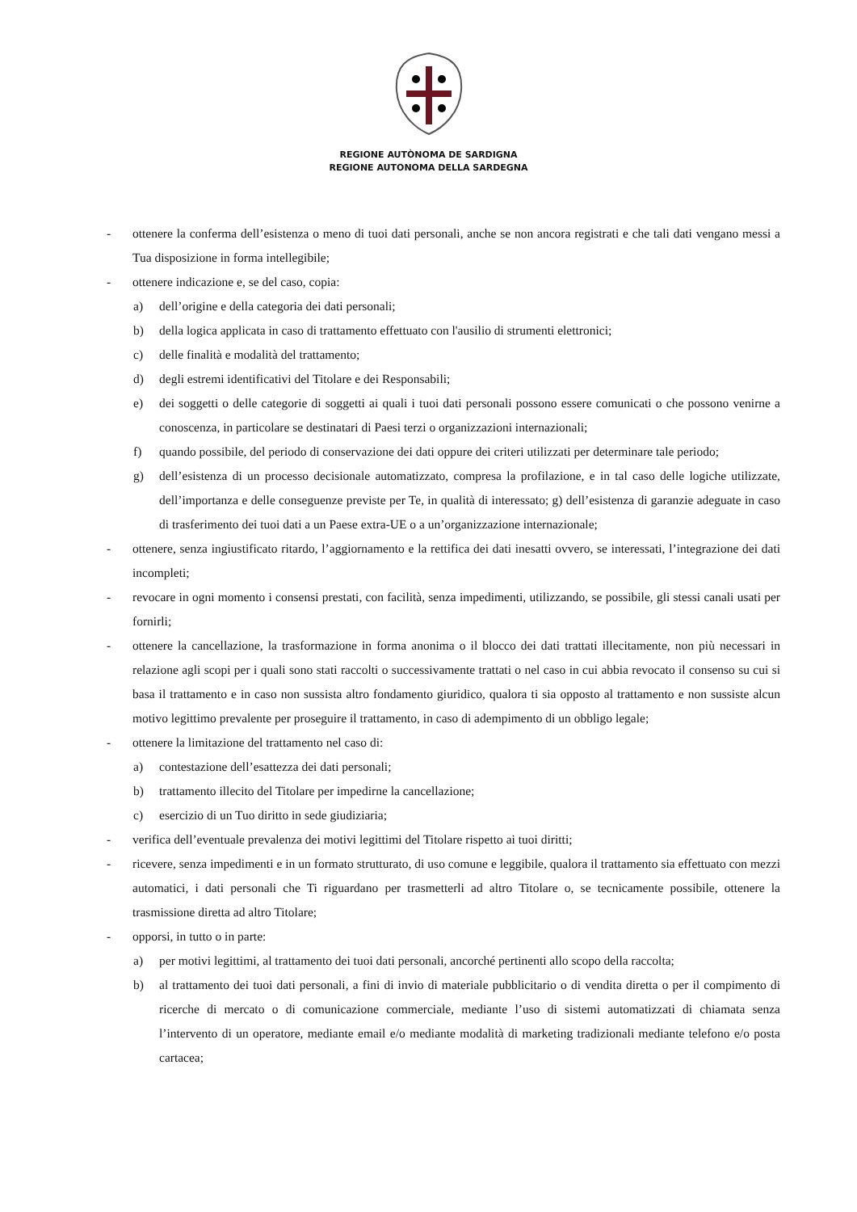REGIONE AUTÒNOMA DE SARDIGNA
REGIONE AUTONOMA DELLA SARDEGNA
- ottenere la conferma dell’esistenza o meno di tuoi dati personali, anche se non ancora registrati e che tali dati vengano messi a Tua disposizione in forma intellegibile;
- ottenere indicazione e, se del caso, copia:
a) dell’origine e della categoria dei dati personali;
b) della logica applicata in caso di trattamento effettuato con l'ausilio di strumenti elettronici;
c) delle finalità e modalità del trattamento;
d) degli estremi identificativi del Titolare e dei Responsabili;
e) dei soggetti o delle categorie di soggetti ai quali i tuoi dati personali possono essere comunicati o che possono venirne a conoscenza, in particolare se destinatari di Paesi terzi o organizzazioni internazionali;
f) quando possibile, del periodo di conservazione dei dati oppure dei criteri utilizzati per determinare tale periodo;
g) dell’esistenza di un processo decisionale automatizzato, compresa la profilazione, e in tal caso delle logiche utilizzate, dell’importanza e delle conseguenze previste per Te, in qualità di interessato; g) dell’esistenza di garanzie adeguate in caso di trasferimento dei tuoi dati a un Paese extra-UE o a un’organizzazione internazionale;
- ottenere, senza ingiustificato ritardo, l’aggiornamento e la rettifica dei dati inesatti ovvero, se interessati, l’integrazione dei dati incompleti;
- revocare in ogni momento i consensi prestati, con facilità, senza impedimenti, utilizzando, se possibile, gli stessi canali usati per fornirli;
- ottenere la cancellazione, la trasformazione in forma anonima o il blocco dei dati trattati illecitamente, non più necessari in relazione agli scopi per i quali sono stati raccolti o successivamente trattati o nel caso in cui abbia revocato il consenso su cui si basa il trattamento e in caso non sussista altro fondamento giuridico, qualora ti sia opposto al trattamento e non sussiste alcun motivo legittimo prevalente per proseguire il trattamento, in caso di adempimento di un obbligo legale;
- ottenere la limitazione del trattamento nel caso di:
a) contestazione dell’esattezza dei dati personali;
b) trattamento illecito del Titolare per impedirne la cancellazione;
c) esercizio di un Tuo diritto in sede giudiziaria;
- verifica dell’eventuale prevalenza dei motivi legittimi del Titolare rispetto ai tuoi diritti;
- ricevere, senza impedimenti e in un formato strutturato, di uso comune e leggibile, qualora il trattamento sia effettuato con mezzi automatici, i dati personali che Ti riguardano per trasmetterli ad altro Titolare o, se tecnicamente possibile, ottenere la trasmissione diretta ad altro Titolare;
- opporsi, in tutto o in parte:
a) per motivi legittimi, al trattamento dei tuoi dati personali, ancorché pertinenti allo scopo della raccolta;
b) al trattamento dei tuoi dati personali, a fini di invio di materiale pubblicitario o di vendita diretta o per il compimento di ricerche di mercato o di comunicazione commerciale, mediante l’uso di sistemi automatizzati di chiamata senza l’intervento di un operatore, mediante email e/o mediante modalità di marketing tradizionali mediante telefono e/o posta cartacea;